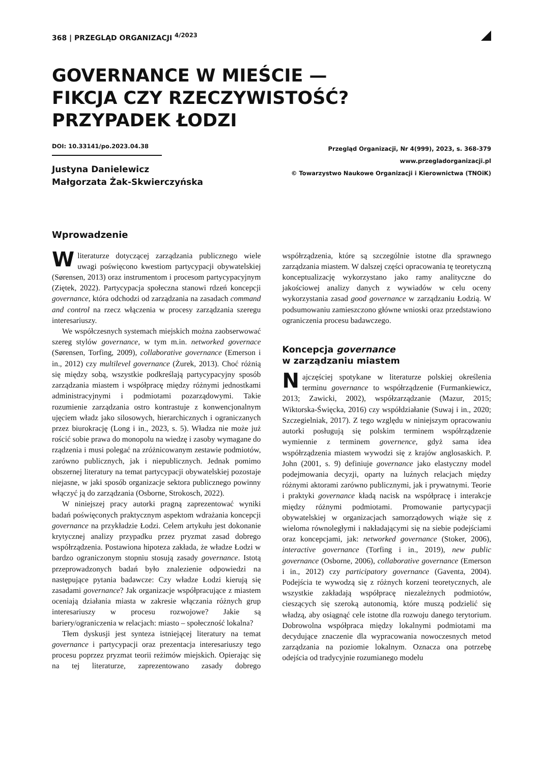368 | PRZEGLĄD ORGANIZACJI <sup>4/2023</sup>
GOVERNANCE W MIEŚCIE —
FIKCJA CZY RZECZYWISTOŚĆ?
PRZYPADEK ŁODZI
DOI: 10.33141/po.2023.04.38
Justyna Danielewicz
Małgorzata Żak-Skwierczyńska
Przegląd Organizacji, Nr 4(999), 2023, s. 368-379
www.przegladorganizacji.pl
© Towarzystwo Naukowe Organizacji i Kierownictwa (TNOiK)
Wprowadzenie
Wliteraturze dotyczącej zarządzania publicznego wiele uwagi poświęcono kwestiom partycypacji obywatelskiej (Sørensen, 2013) oraz instrumentom i procesom partycypacyjnym (Ziętek, 2022). Partycypacja społeczna stanowi rdzeń koncepcji governance, która odchodzi od zarządzania na zasadach command and control na rzecz włączenia w procesy zarządzania szeregu interesariuszy.
We współczesnych systemach miejskich można zaobserwować szereg stylów governance, w tym m.in. networked governace (Sørensen, Torfing, 2009), collaborative governance (Emerson i in., 2012) czy multilevel governance (Żurek, 2013). Choć różnią się między sobą, wszystkie podkreślają partycypacyjny sposób zarządzania miastem i współpracę między różnymi jednostkami administracyjnymi i podmiotami pozarządowymi. Takie rozumienie zarządzania ostro kontrastuje z konwencjonalnym ujęciem władz jako silosowych, hierarchicznych i ograniczanych przez biurokrację (Long i in., 2023, s. 5). Władza nie może już rościć sobie prawa do monopolu na wiedzę i zasoby wymagane do rządzenia i musi polegać na zróżnicowanym zestawie podmiotów, zarówno publicznych, jak i niepublicznych. Jednak pomimo obszernej literatury na temat partycypacji obywatelskiej pozostaje niejasne, w jaki sposób organizacje sektora publicznego powinny włączyć ją do zarządzania (Osborne, Strokosch, 2022).
W niniejszej pracy autorki pragną zaprezentować wyniki badań poświęconych praktycznym aspektom wdrażania koncepcji governance na przykładzie Łodzi. Celem artykułu jest dokonanie krytycznej analizy przypadku przez pryzmat zasad dobrego współrządzenia. Postawiona hipoteza zakłada, że władze Łodzi w bardzo ograniczonym stopniu stosują zasady governance. Istotą przeprowadzonych badań było znalezienie odpowiedzi na następujące pytania badawcze: Czy władze Łodzi kierują się zasadami governance? Jak organizacje współpracujące z miastem oceniają działania miasta w zakresie włączania różnych grup interesariuszy w procesu rozwojowe? Jakie są bariery/ograniczenia w relacjach: miasto – społeczność lokalna?
Tłem dyskusji jest synteza istniejącej literatury na temat governance i partycypacji oraz prezentacja interesariuszy tego procesu poprzez pryzmat teorii reżimów miejskich. Opierając się na tej literaturze, zaprezentowano zasady dobrego współrządzenia, które są szczególnie istotne dla sprawnego zarządzania miastem. W dalszej części opracowania tę teoretyczną konceptualizację wykorzystano jako ramy analityczne do jakościowej analizy danych z wywiadów w celu oceny wykorzystania zasad good governance w zarządzaniu Łodzią. W podsumowaniu zamieszczono główne wnioski oraz przedstawiono ograniczenia procesu badawczego.
Koncepcja governance
w zarządzaniu miastem
Najczęściej spotykane w literaturze polskiej określenia terminu governance to współrządzenie (Furmankiewicz, 2013; Zawicki, 2002), współzarządzanie (Mazur, 2015; Wiktorska-Święcka, 2016) czy współdziałanie (Suwaj i in., 2020; Szczegielniak, 2017). Z tego względu w niniejszym opracowaniu autorki posługują się polskim terminem współrządzenie wymiennie z terminem governence, gdyż sama idea współrządzenia miastem wywodzi się z krajów anglosaskich. P. John (2001, s. 9) definiuje governance jako elastyczny model podejmowania decyzji, oparty na luźnych relacjach między różnymi aktorami zarówno publicznymi, jak i prywatnymi. Teorie i praktyki governance kładą nacisk na współpracę i interakcje między różnymi podmiotami. Promowanie partycypacji obywatelskiej w organizacjach samorządowych wiąże się z wieloma równoległymi i nakładającymi się na siebie podejściami oraz koncepcjami, jak: networked governance (Stoker, 2006), interactive governance (Torfing i in., 2019), new public governance (Osborne, 2006), collaborative governance (Emerson i in., 2012) czy participatory governance (Gaventa, 2004). Podejścia te wywodzą się z różnych korzeni teoretycznych, ale wszystkie zakładają współpracę niezależnych podmiotów, cieszących się szeroką autonomią, które muszą podzielić się władzą, aby osiągnąć cele istotne dla rozwoju danego terytorium. Dobrowolna współpraca między lokalnymi podmiotami ma decydujące znaczenie dla wypracowania nowoczesnych metod zarządzania na poziomie lokalnym. Oznacza ona potrzebę odejścia od tradycyjnie rozumianego modelu